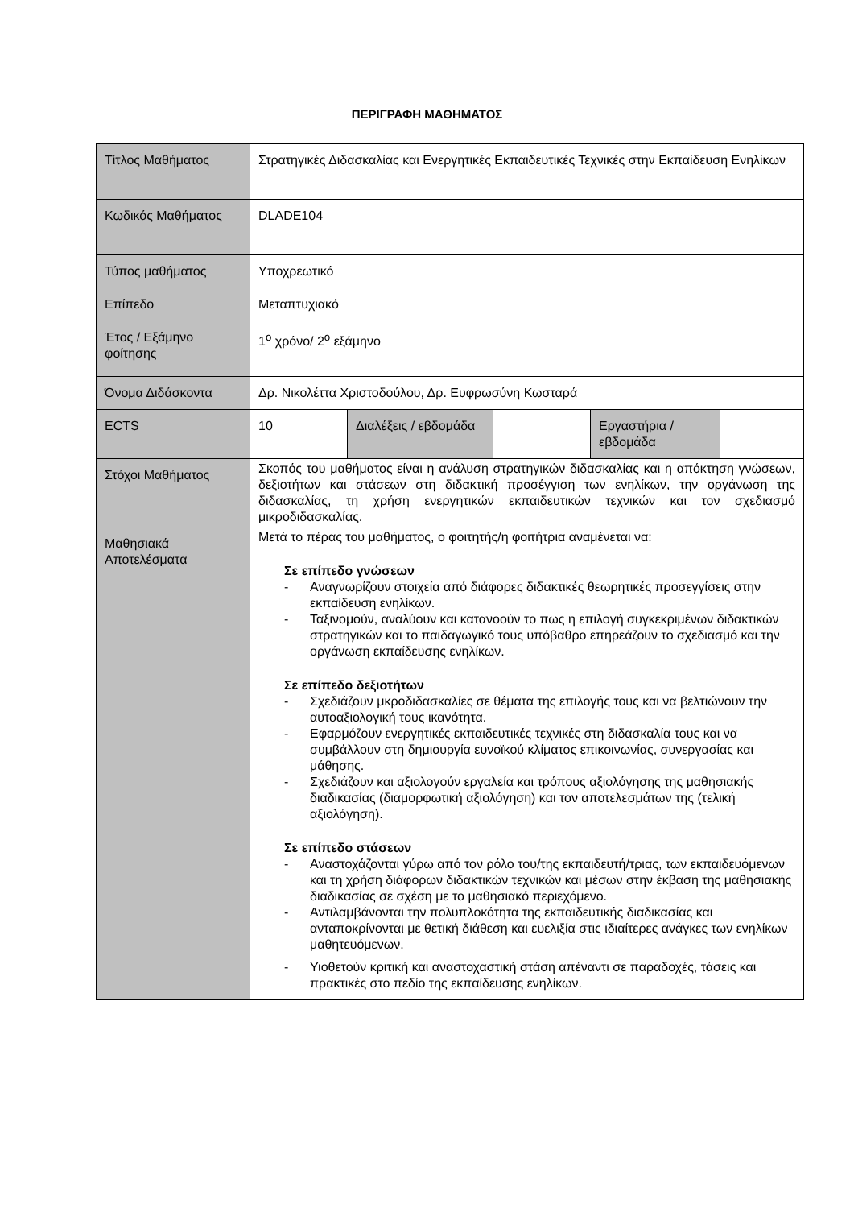ΠΕΡΙΓΡΑΦΗ ΜΑΘΗΜΑΤΟΣ
| Τίτλος Μαθήματος | Στρατηγικές Διδασκαλίας και Ενεργητικές Εκπαιδευτικές Τεχνικές στην Εκπαίδευση Ενηλίκων | | | | |
| Κωδικός Μαθήματος | DLADE104 | | | | |
| Τύπος μαθήματος | Υποχρεωτικό | | | | |
| Επίπεδο | Μεταπτυχιακό | | | | |
| Έτος / Εξάμηνο φοίτησης | 1<sup>ο</sup> χρόνο/ 2<sup>ο</sup> εξάμηνο | | | | |
| Όνομα Διδάσκοντα | Δρ. Νικολέττα Χριστοδούλου, Δρ. Ευφρωσύνη Κωσταρά | | | | |
| ECTS | 10 | Διαλέξεις / εβδομάδα | | Εργαστήρια / εβδομάδα | |
| Στόχοι Μαθήματος | Σκοπός του μαθήματος είναι η ανάλυση στρατηγικών διδασκαλίας και η απόκτηση γνώσεων, δεξιοτήτων και στάσεων στη διδακτική προσέγγιση των ενηλίκων, την οργάνωση της διδασκαλίας, τη χρήση ενεργητικών εκπαιδευτικών τεχνικών και τον σχεδιασμό μικροδιδασκαλίας. | | | | |
| Μαθησιακά Αποτελέσματα | Μετά το πέρας του μαθήματος, ο φοιτητής/η φοιτήτρια αναμένεται να: Σε επίπεδο γνώσεων - Αναγνωρίζουν στοιχεία από διάφορες διδακτικές θεωρητικές προσεγγίσεις στην εκπαίδευση ενηλίκων. - Ταξινομούν, αναλύουν και κατανοούν το πως η επιλογή συγκεκριμένων διδακτικών στρατηγικών και το παιδαγωγικό τους υπόβαθρο επηρεάζουν το σχεδιασμό και την οργάνωση εκπαίδευσης ενηλίκων. Σε επίπεδο δεξιοτήτων - Σχεδιάζουν μκροδιδασκαλίες σε θέματα της επιλογής τους και να βελτιώνουν την αυτοαξιολογική τους ικανότητα. - Εφαρμόζουν ενεργητικές εκπαιδευτικές τεχνικές στη διδασκαλία τους και να συμβάλλουν στη δημιουργία ευνοϊκού κλίματος επικοινωνίας, συνεργασίας και μάθησης. - Σχεδιάζουν και αξιολογούν εργαλεία και τρόπους αξιολόγησης της μαθησιακής διαδικασίας (διαμορφωτική αξιολόγηση) και τον αποτελεσμάτων της (τελική αξιολόγηση). Σε επίπεδο στάσεων - Αναστοχάζονται γύρω από τον ρόλο του/της εκπαιδευτή/τριας, των εκπαιδευόμενων και τη χρήση διάφορων διδακτικών τεχνικών και μέσων στην έκβαση της μαθησιακής διαδικασίας σε σχέση με το μαθησιακό περιεχόμενο. - Αντιλαμβάνονται την πολυπλοκότητα της εκπαιδευτικής διαδικασίας και ανταποκρίνονται με θετική διάθεση και ευελιξία στις ιδιαίτερες ανάγκες των ενηλίκων μαθητευόμενων. - Υιοθετούν κριτική και αναστοχαστική στάση απέναντι σε παραδοχές, τάσεις και πρακτικές στο πεδίο της εκπαίδευσης ενηλίκων. | | | | |